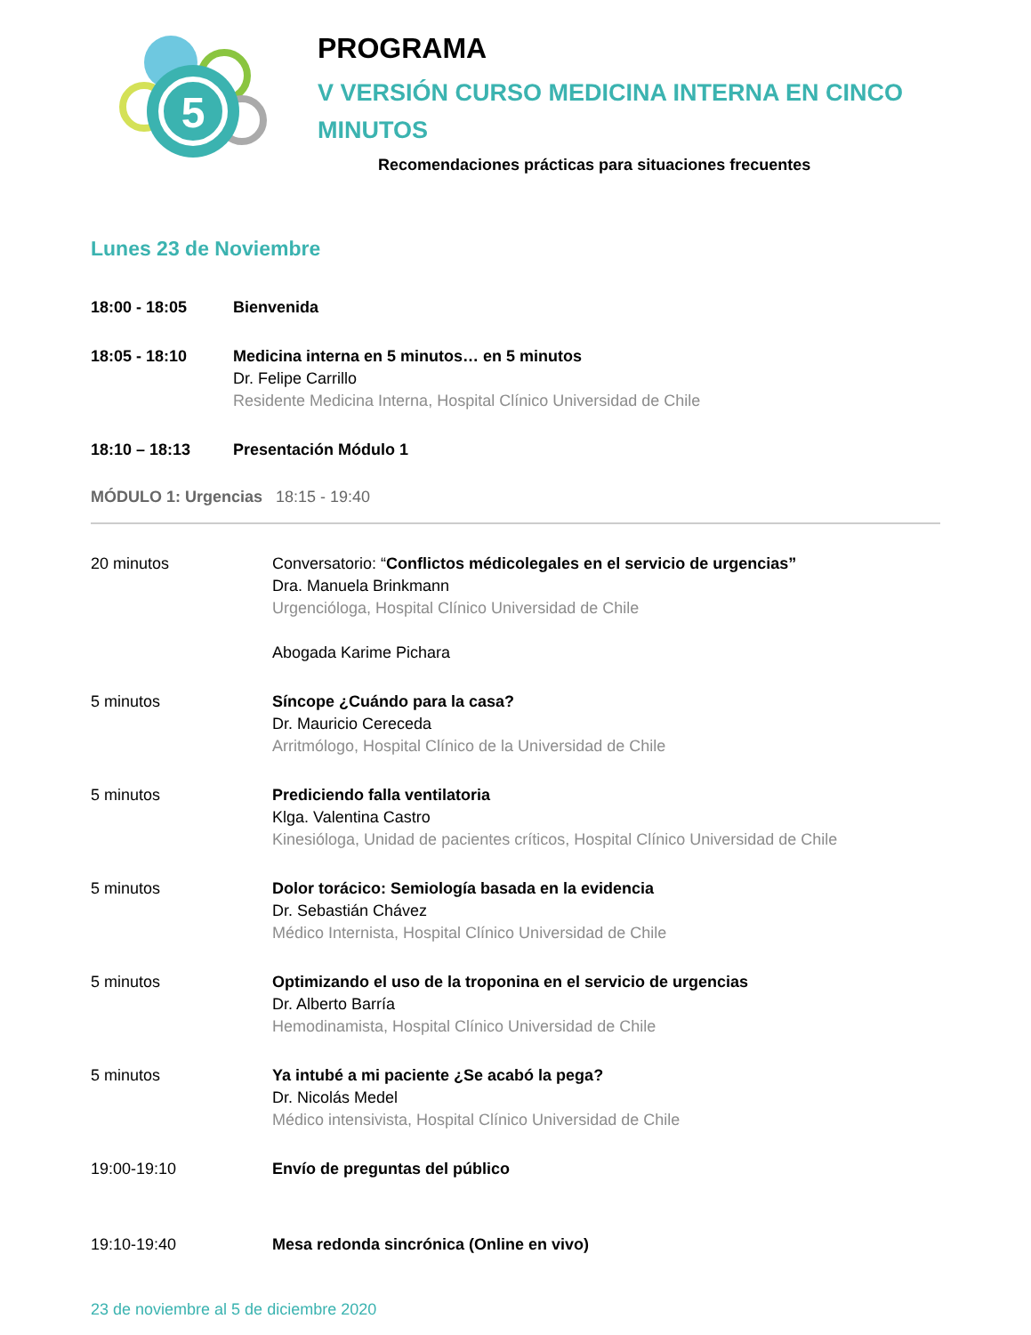5
PROGRAMA
V VERSIÓN CURSO MEDICINA INTERNA EN CINCO
MINUTOS
Recomendaciones prácticas para situaciones frecuentes
Lunes 23 de Noviembre
18:00 - 18:05 Bienvenida
18:05 - 18:10 Medicina interna en 5 minutos… en 5 minutos
Dr. Felipe Carrillo
Residente Medicina Interna, Hospital Clínico Universidad de Chile
18:10 – 18:13 Presentación Módulo 1
MÓDULO 1: Urgencias 18:15 - 19:40
20 minutos Conversatorio: “Conflictos médicolegales en el servicio de urgencias”
Dra. Manuela Brinkmann
Urgencióloga, Hospital Clínico Universidad de Chile
Abogada Karime Pichara
5 minutos Síncope ¿Cuándo para la casa?
Dr. Mauricio Cereceda
Arritmólogo, Hospital Clínico de la Universidad de Chile
5 minutos Prediciendo falla ventilatoria
Klga. Valentina Castro
Kinesióloga, Unidad de pacientes críticos, Hospital Clínico Universidad de Chile
5 minutos Dolor torácico: Semiología basada en la evidencia
Dr. Sebastián Chávez
Médico Internista, Hospital Clínico Universidad de Chile
5 minutos Optimizando el uso de la troponina en el servicio de urgencias
Dr. Alberto Barría
Hemodinamista, Hospital Clínico Universidad de Chile
5 minutos Ya intubé a mi paciente ¿Se acabó la pega?
Dr. Nicolás Medel
Médico intensivista, Hospital Clínico Universidad de Chile
19:00-19:10 Envío de preguntas del público
19:10-19:40 Mesa redonda sincrónica (Online en vivo)
23 de noviembre al 5 de diciembre 2020